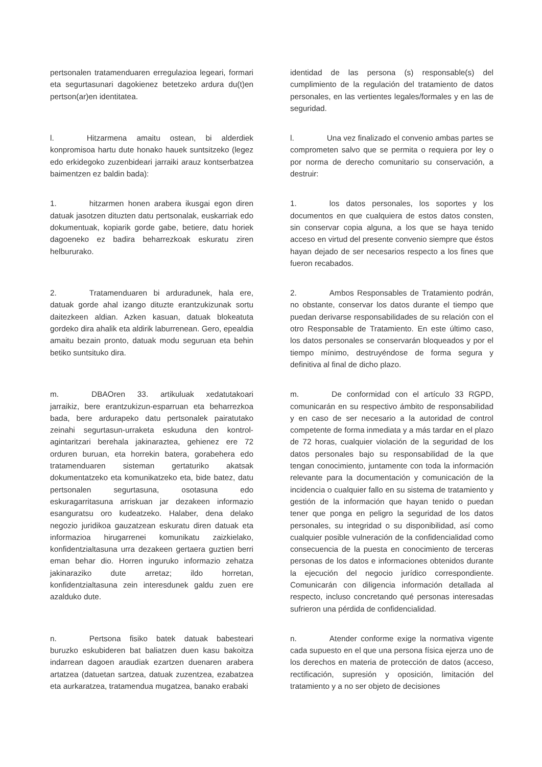pertsonalen tratamenduaren erregulazioa legeari, formari eta segurtasunari dagokienez betetzeko ardura du(t)en pertson(ar)en identitatea.
identidad de las persona (s) responsable(s) del cumplimiento de la regulación del tratamiento de datos personales, en las vertientes legales/formales y en las de seguridad.
l. Hitzarmena amaitu ostean, bi alderdiek konpromisoa hartu dute honako hauek suntsitzeko (legez edo erkidegoko zuzenbideari jarraiki arauz kontserbatzea baimentzen ez baldin bada):
l. Una vez finalizado el convenio ambas partes se comprometen salvo que se permita o requiera por ley o por norma de derecho comunitario su conservación, a destruir:
1. hitzarmen honen arabera ikusgai egon diren datuak jasotzen dituzten datu pertsonalak, euskarriak edo dokumentuak, kopiarik gorde gabe, betiere, datu horiek dagoeneko ez badira beharrezkoak eskuratu ziren helbururako.
1. los datos personales, los soportes y los documentos en que cualquiera de estos datos consten, sin conservar copia alguna, a los que se haya tenido acceso en virtud del presente convenio siempre que éstos hayan dejado de ser necesarios respecto a los fines que fueron recabados.
2. Tratamenduaren bi arduradunek, hala ere, datuak gorde ahal izango dituzte erantzukizunak sortu daitezkeen aldian. Azken kasuan, datuak blokeatuta gordeko dira ahalik eta aldirik laburrenean. Gero, epealdia amaitu bezain pronto, datuak modu seguruan eta behin betiko suntsituko dira.
2. Ambos Responsables de Tratamiento podrán, no obstante, conservar los datos durante el tiempo que puedan derivarse responsabilidades de su relación con el otro Responsable de Tratamiento. En este último caso, los datos personales se conservarán bloqueados y por el tiempo mínimo, destruyéndose de forma segura y definitiva al final de dicho plazo.
m. DBAOren 33. artikuluak xedatutakoari jarraikiz, bere erantzukizun-esparruan eta beharrezkoa bada, bere ardurapeko datu pertsonalek pairatutako zeinahi segurtasun-urraketa eskuduna den kontrol-agintaritzari berehala jakinaraztea, gehienez ere 72 orduren buruan, eta horrekin batera, gorabehera edo tratamenduaren sisteman gertaturiko akatsak dokumentatzeko eta komunikatzeko eta, bide batez, datu pertsonalen segurtasuna, osotasuna edo eskuragarritasuna arriskuan jar dezakeen informazio esanguratsu oro kudeatzeko. Halaber, dena delako negozio juridikoa gauzatzean eskuratu diren datuak eta informazioa hirugarrenei komunikatu zaizkielako, konfidentzialtasuna urra dezakeen gertaera guztien berri eman behar dio. Horren inguruko informazio zehatza jakinaraziko dute arretaz; ildo horretan, konfidentzialtasuna zein interesdunek galdu zuen ere azalduko dute.
m. De conformidad con el artículo 33 RGPD, comunicarán en su respectivo ámbito de responsabilidad y en caso de ser necesario a la autoridad de control competente de forma inmediata y a más tardar en el plazo de 72 horas, cualquier violación de la seguridad de los datos personales bajo su responsabilidad de la que tengan conocimiento, juntamente con toda la información relevante para la documentación y comunicación de la incidencia o cualquier fallo en su sistema de tratamiento y gestión de la información que hayan tenido o puedan tener que ponga en peligro la seguridad de los datos personales, su integridad o su disponibilidad, así como cualquier posible vulneración de la confidencialidad como consecuencia de la puesta en conocimiento de terceras personas de los datos e informaciones obtenidos durante la ejecución del negocio jurídico correspondiente. Comunicarán con diligencia información detallada al respecto, incluso concretando qué personas interesadas sufrieron una pérdida de confidencialidad.
n. Pertsona fisiko batek datuak babesteari buruzko eskubideren bat baliatzen duen kasu bakoitza indarrean dagoen araudiak ezartzen duenaren arabera artatzea (datuetan sartzea, datuak zuzentzea, ezabatzea eta aurkaratzea, tratamendua mugatzea, banako erabaki
n. Atender conforme exige la normativa vigente cada supuesto en el que una persona física ejerza uno de los derechos en materia de protección de datos (acceso, rectificación, supresión y oposición, limitación del tratamiento y a no ser objeto de decisiones